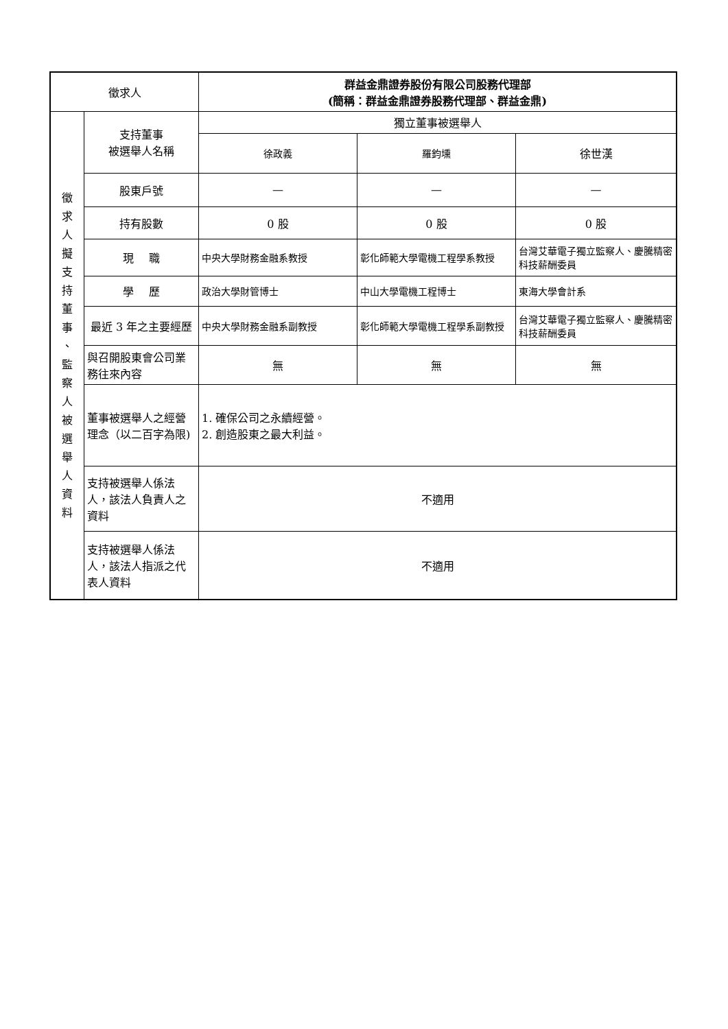| 徵求人 | | 群益金鼎證券股份有限公司股務代理部 (簡稱：群益金鼎證券股務代理部、群益金鼎) | | |
| 徵 求 人 擬 支 持 董 事 、 監 察 人 被 選 舉 人 資 料 | 支持董事 被選舉人名稱 | 獨立董事被選舉人 | | |
| | | 徐政義 | 羅鈞壎 | 徐世漢 |
| | 股東戶號 | — | — | — |
| | 持有股數 | 0 股 | 0 股 | 0 股 |
| | 現 職 | 中央大學財務金融系教授 | 彰化師範大學電機工程學系教授 | 台灣艾華電子獨立監察人、慶騰精密科技薪酬委員 |
| | 學 歷 | 政治大學財管博士 | 中山大學電機工程博士 | 東海大學會計系 |
| | 最近 3 年之主要經歷 | 中央大學財務金融系副教授 | 彰化師範大學電機工程學系副教授 | 台灣艾華電子獨立監察人、慶騰精密科技薪酬委員 |
| | 與召開股東會公司業務往來內容 | 無 | 無 | 無 |
| | 董事被選舉人之經營理念（以二百字為限) | 1. 確保公司之永續經營。 2. 創造股東之最大利益。 | | |
| | 支持被選舉人係法人，該法人負責人之資料 | 不適用 | | |
| | 支持被選舉人係法人，該法人指派之代表人資料 | 不適用 | | |